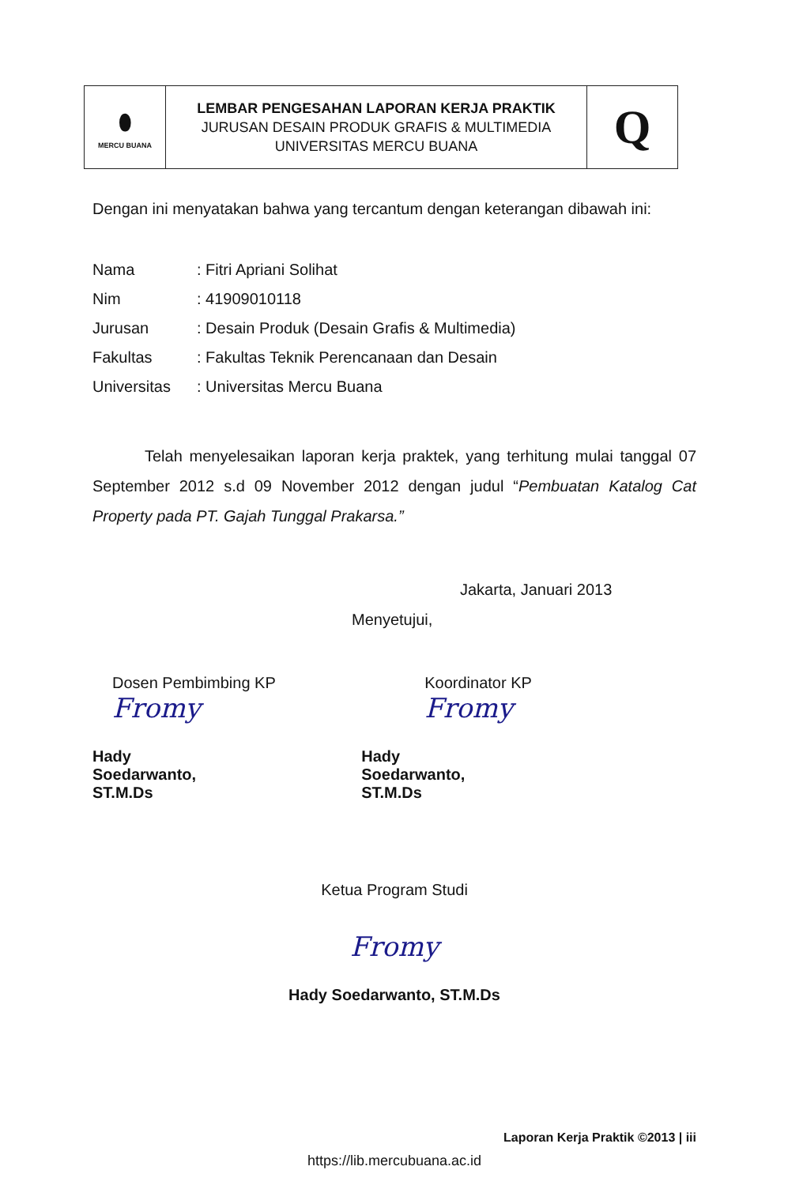| ⬮ MERCU BUANA | LEMBAR PENGESAHAN LAPORAN KERJA PRAKTIK JURUSAN DESAIN PRODUK GRAFIS & MULTIMEDIA UNIVERSITAS MERCU BUANA | Q |
Dengan ini menyatakan bahwa yang tercantum dengan keterangan dibawah ini:
| Nama | : Fitri Apriani Solihat |
| Nim | : 41909010118 |
| Jurusan | : Desain Produk (Desain Grafis & Multimedia) |
| Fakultas | : Fakultas Teknik Perencanaan dan Desain |
| Universitas | : Universitas Mercu Buana |
Telah menyelesaikan laporan kerja praktek, yang terhitung mulai tanggal 07 September 2012 s.d 09 November 2012 dengan judul “Pembuatan Katalog Cat Property pada PT. Gajah Tunggal Prakarsa.”
Jakarta, Januari 2013
Menyetujui,
Dosen Pembimbing KP
Fromy
Hady Soedarwanto, ST.M.Ds
Koordinator KP
Fromy
Hady Soedarwanto, ST.M.Ds
Ketua Program Studi
Fromy
Hady Soedarwanto, ST.M.Ds
Laporan Kerja Praktik ©2013 | iii
https://lib.mercubuana.ac.id